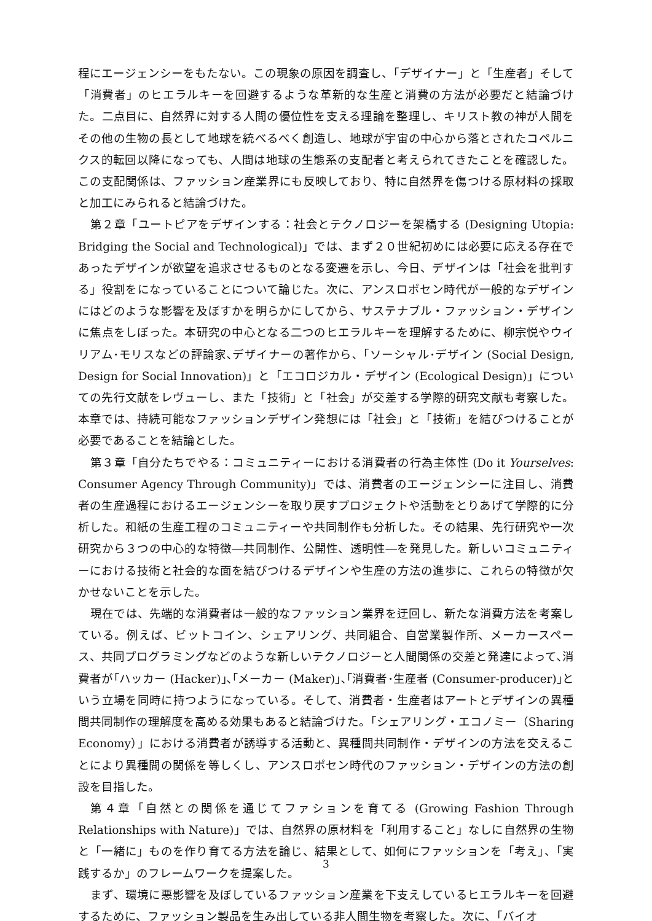程にエージェンシーをもたない。この現象の原因を調査し、「デザイナー」と「生産者」そして「消費者」のヒエラルキーを回避するような革新的な生産と消費の方法が必要だと結論づけた。二点目に、自然界に対する人間の優位性を支える理論を整理し、キリスト教の神が人間をその他の生物の長として地球を統べるべく創造し、地球が宇宙の中心から落とされたコペルニクス的転回以降になっても、人間は地球の生態系の支配者と考えられてきたことを確認した。この支配関係は、ファッション産業界にも反映しており、特に自然界を傷つける原材料の採取と加工にみられると結論づけた。
第２章「ユートピアをデザインする：社会とテクノロジーを架橋する (Designing Utopia: Bridging the Social and Technological)」では、まず２０世紀初めには必要に応える存在であったデザインが欲望を追求させるものとなる変遷を示し、今日、デザインは「社会を批判する」役割をになっていることについて論じた。次に、アンスロポセン時代が一般的なデザインにはどのような影響を及ぼすかを明らかにしてから、サステナブル・ファッション・デザインに焦点をしぼった。本研究の中心となる二つのヒエラルキーを理解するために、柳宗悦やウイリアム･モリスなどの評論家､デザイナーの著作から､「ソーシャル･デザイン (Social Design, Design for Social Innovation)」と「エコロジカル・デザイン (Ecological Design)」についての先行文献をレヴューし、また「技術」と「社会」が交差する学際的研究文献も考察した。本章では、持続可能なファッションデザイン発想には「社会」と「技術」を結びつけることが必要であることを結論とした。
第３章「自分たちでやる：コミュニティーにおける消費者の行為主体性 (Do it Yourselves: Consumer Agency Through Community)」では、消費者のエージェンシーに注目し、消費者の生産過程におけるエージェンシーを取り戻すプロジェクトや活動をとりあげて学際的に分析した。和紙の生産工程のコミュニティーや共同制作も分析した。その結果、先行研究や一次研究から３つの中心的な特徴―共同制作、公開性、透明性―を発見した。新しいコミュニティーにおける技術と社会的な面を結びつけるデザインや生産の方法の進歩に、これらの特徴が欠かせないことを示した。
現在では、先端的な消費者は一般的なファッション業界を迂回し、新たな消費方法を考案している。例えば、ビットコイン、シェアリング、共同組合、自営業製作所、メーカースペース、共同プログラミングなどのような新しいテクノロジーと人間関係の交差と発達によって､消費者が｢ハッカー (Hacker)｣､｢メーカー (Maker)｣､｢消費者･生産者 (Consumer-producer)｣という立場を同時に持つようになっている。そして、消費者・生産者はアートとデザインの異種間共同制作の理解度を高める効果もあると結論づけた。「シェアリング・エコノミー（Sharing Economy）」における消費者が誘導する活動と、異種間共同制作・デザインの方法を交えることにより異種間の関係を等しくし、アンスロポセン時代のファッション・デザインの方法の創設を目指した。
第４章「自然との関係を通じてファションを育てる (Growing Fashion Through Relationships with Nature)」では、自然界の原材料を「利用すること」なしに自然界の生物と「一緒に」ものを作り育てる方法を論じ、結果として、如何にファッションを「考え」、「実践するか」のフレームワークを提案した。
まず、環境に悪影響を及ぼしているファッション産業を下支えしているヒエラルキーを回避するために、ファッション製品を生み出している非人間生物を考察した。次に、「バイオ
3